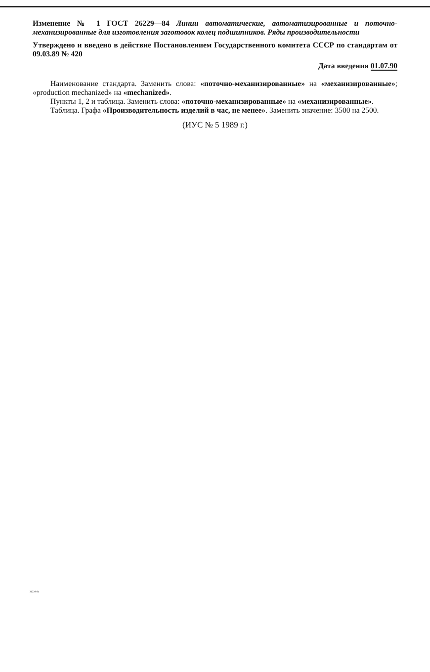Изменение № 1 ГОСТ 26229—84 Линии автоматические, автоматизированные и поточно-механизированные для изготовления заготовок колец подшипников. Ряды производительности
Утверждено и введено в действие Постановлением Государственного комитета СССР по стандартам от 09.03.89 № 420
Дата введения 01.07.90
Наименование стандарта. Заменить слова: «поточно-механизированные» на «механизированные»; «production mechanized» на «mechanized».
Пункты 1, 2 и таблица. Заменить слова: «поточно-механизированные» на «механизированные».
Таблица. Графа «Производительность изделий в час, не менее». Заменить значение: 3500 на 2500.
(ИУС № 5 1989 г.)
26229-84